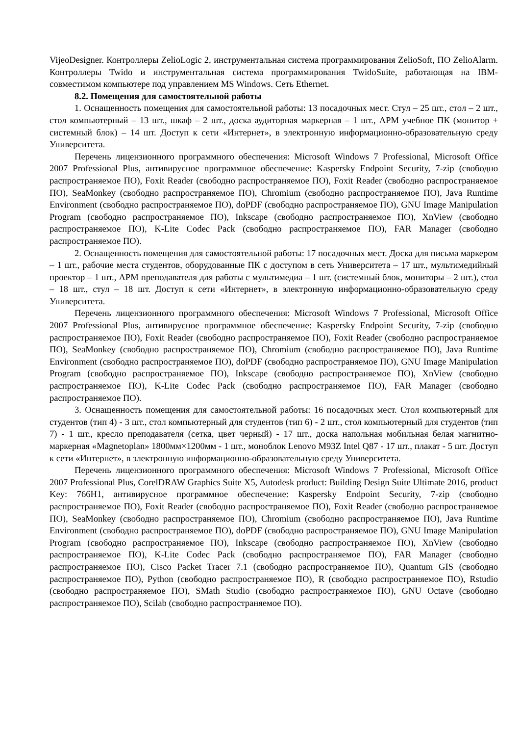VijeoDesigner. Контроллеры ZelioLogic 2, инструментальная система программирования ZelioSoft, ПО ZelioAlarm. Контроллеры Twido и инструментальная система программирования TwidoSuite, работающая на IBM-совместимом компьютере под управлением MS Windows. Сеть Ethernet.
8.2. Помещения для самостоятельной работы
1. Оснащенность помещения для самостоятельной работы: 13 посадочных мест. Стул – 25 шт., стол – 2 шт., стол компьютерный – 13 шт., шкаф – 2 шт., доска аудиторная маркерная – 1 шт., АРМ учебное ПК (монитор + системный блок) – 14 шт. Доступ к сети «Интернет», в электронную информационно-образовательную среду Университета.
Перечень лицензионного программного обеспечения: Microsoft Windows 7 Professional, Microsoft Office 2007 Professional Plus, антивирусное программное обеспечение: Kaspersky Endpoint Security, 7-zip (свободно распространяемое ПО), Foxit Reader (свободно распространяемое ПО), Foxit Reader (свободно распространяемое ПО), SeaMonkey (свободно распространяемое ПО), Chromium (свободно распространяемое ПО), Java Runtime Environment (свободно распространяемое ПО), doPDF (свободно распространяемое ПО), GNU Image Manipulation Program (свободно распространяемое ПО), Inkscape (свободно распространяемое ПО), XnView (свободно распространяемое ПО), K-Lite Codec Pack (свободно распространяемое ПО), FAR Manager (свободно распространяемое ПО).
2. Оснащенность помещения для самостоятельной работы: 17 посадочных мест. Доска для письма маркером – 1 шт., рабочие места студентов, оборудованные ПК с доступом в сеть Университета – 17 шт., мультимедийный проектор – 1 шт., АРМ преподавателя для работы с мультимедиа – 1 шт. (системный блок, мониторы – 2 шт.), стол – 18 шт., стул – 18 шт. Доступ к сети «Интернет», в электронную информационно-образовательную среду Университета.
Перечень лицензионного программного обеспечения: Microsoft Windows 7 Professional, Microsoft Office 2007 Professional Plus, антивирусное программное обеспечение: Kaspersky Endpoint Security, 7-zip (свободно распространяемое ПО), Foxit Reader (свободно распространяемое ПО), Foxit Reader (свободно распространяемое ПО), SeaMonkey (свободно распространяемое ПО), Chromium (свободно распространяемое ПО), Java Runtime Environment (свободно распространяемое ПО), doPDF (свободно распространяемое ПО), GNU Image Manipulation Program (свободно распространяемое ПО), Inkscape (свободно распространяемое ПО), XnView (свободно распространяемое ПО), K-Lite Codec Pack (свободно распространяемое ПО), FAR Manager (свободно распространяемое ПО).
3. Оснащенность помещения для самостоятельной работы: 16 посадочных мест. Стол компьютерный для студентов (тип 4) - 3 шт., стол компьютерный для студентов (тип 6) - 2 шт., стол компьютерный для студентов (тип 7) - 1 шт., кресло преподавателя (сетка, цвет черный) - 17 шт., доска напольная мобильная белая магнитно-маркерная «Magnetoplan» 1800мм×1200мм - 1 шт., моноблок Lenovo M93Z Intel Q87 - 17 шт., плакат - 5 шт. Доступ к сети «Интернет», в электронную информационно-образовательную среду Университета.
Перечень лицензионного программного обеспечения: Microsoft Windows 7 Professional, Microsoft Office 2007 Professional Plus, CorelDRAW Graphics Suite X5, Autodesk product: Building Design Suite Ultimate 2016, product Key: 766H1, антивирусное программное обеспечение: Kaspersky Endpoint Security, 7-zip (свободно распространяемое ПО), Foxit Reader (свободно распространяемое ПО), Foxit Reader (свободно распространяемое ПО), SeaMonkey (свободно распространяемое ПО), Chromium (свободно распространяемое ПО), Java Runtime Environment (свободно распространяемое ПО), doPDF (свободно распространяемое ПО), GNU Image Manipulation Program (свободно распространяемое ПО), Inkscape (свободно распространяемое ПО), XnView (свободно распространяемое ПО), K-Lite Codec Pack (свободно распространяемое ПО), FAR Manager (свободно распространяемое ПО), Cisco Packet Tracer 7.1 (свободно распространяемое ПО), Quantum GIS (свободно распространяемое ПО), Python (свободно распространяемое ПО), R (свободно распространяемое ПО), Rstudio (свободно распространяемое ПО), SMath Studio (свободно распространяемое ПО), GNU Octave (свободно распространяемое ПО), Scilab (свободно распространяемое ПО).